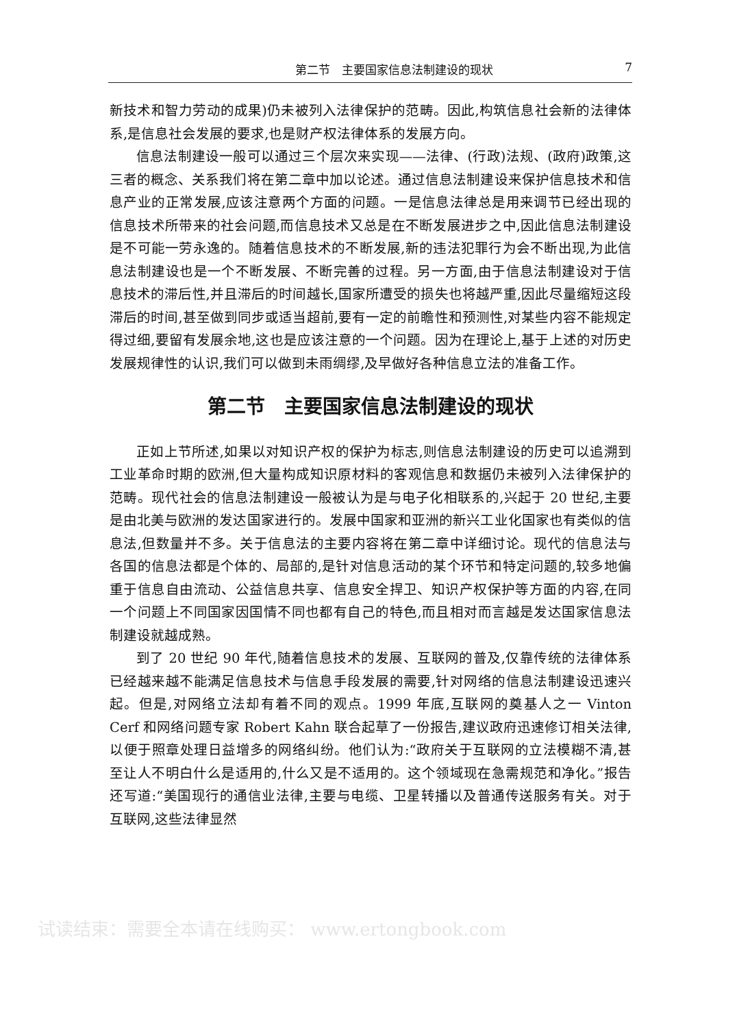第二节　主要国家信息法制建设的现状 7
新技术和智力劳动的成果)仍未被列入法律保护的范畴。因此,构筑信息社会新的法律体系,是信息社会发展的要求,也是财产权法律体系的发展方向。
信息法制建设一般可以通过三个层次来实现——法律、(行政)法规、(政府)政策,这三者的概念、关系我们将在第二章中加以论述。通过信息法制建设来保护信息技术和信息产业的正常发展,应该注意两个方面的问题。一是信息法律总是用来调节已经出现的信息技术所带来的社会问题,而信息技术又总是在不断发展进步之中,因此信息法制建设是不可能一劳永逸的。随着信息技术的不断发展,新的违法犯罪行为会不断出现,为此信息法制建设也是一个不断发展、不断完善的过程。另一方面,由于信息法制建设对于信息技术的滞后性,并且滞后的时间越长,国家所遭受的损失也将越严重,因此尽量缩短这段滞后的时间,甚至做到同步或适当超前,要有一定的前瞻性和预测性,对某些内容不能规定得过细,要留有发展余地,这也是应该注意的一个问题。因为在理论上,基于上述的对历史发展规律性的认识,我们可以做到未雨绸缪,及早做好各种信息立法的准备工作。
第二节　主要国家信息法制建设的现状
正如上节所述,如果以对知识产权的保护为标志,则信息法制建设的历史可以追溯到工业革命时期的欧洲,但大量构成知识原材料的客观信息和数据仍未被列入法律保护的范畴。现代社会的信息法制建设一般被认为是与电子化相联系的,兴起于 20 世纪,主要是由北美与欧洲的发达国家进行的。发展中国家和亚洲的新兴工业化国家也有类似的信息法,但数量并不多。关于信息法的主要内容将在第二章中详细讨论。现代的信息法与各国的信息法都是个体的、局部的,是针对信息活动的某个环节和特定问题的,较多地偏重于信息自由流动、公益信息共享、信息安全捍卫、知识产权保护等方面的内容,在同一个问题上不同国家因国情不同也都有自己的特色,而且相对而言越是发达国家信息法制建设就越成熟。
到了 20 世纪 90 年代,随着信息技术的发展、互联网的普及,仅靠传统的法律体系已经越来越不能满足信息技术与信息手段发展的需要,针对网络的信息法制建设迅速兴起。但是,对网络立法却有着不同的观点。1999 年底,互联网的奠基人之一 Vinton Cerf 和网络问题专家 Robert Kahn 联合起草了一份报告,建议政府迅速修订相关法律,以便于照章处理日益增多的网络纠纷。他们认为:“政府关于互联网的立法模糊不清,甚至让人不明白什么是适用的,什么又是不适用的。这个领域现在急需规范和净化。”报告还写道:“美国现行的通信业法律,主要与电缆、卫星转播以及普通传送服务有关。对于互联网,这些法律显然
试读结束：需要全本请在线购买： www.ertongbook.com